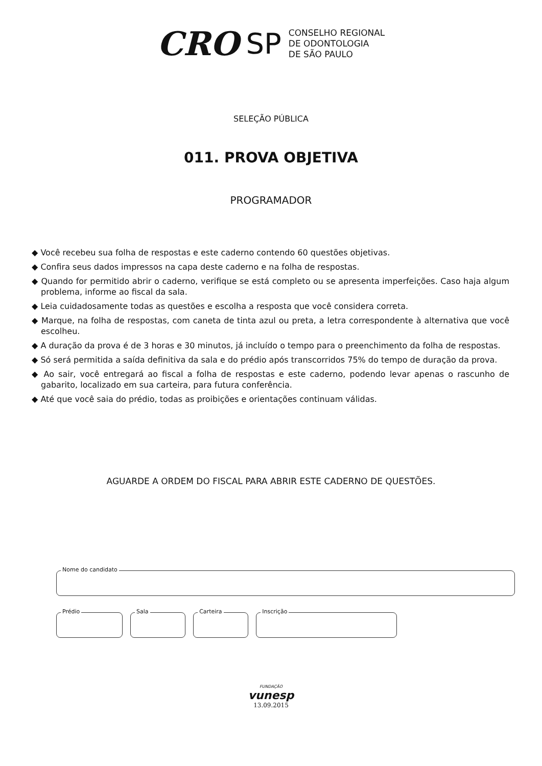CRO SP
CONSELHO REGIONAL
DE ODONTOLOGIA
DE SÃO PAULO
SELEÇÃO PÚBLICA
011. PROVA OBJETIVA
PROGRAMADOR
◆ Você recebeu sua folha de respostas e este caderno contendo 60 questões objetivas.
◆ Confira seus dados impressos na capa deste caderno e na folha de respostas.
◆ Quando for permitido abrir o caderno, verifique se está completo ou se apresenta imperfeições. Caso haja algum problema, informe ao fiscal da sala.
◆ Leia cuidadosamente todas as questões e escolha a resposta que você considera correta.
◆ Marque, na folha de respostas, com caneta de tinta azul ou preta, a letra correspondente à alternativa que você escolheu.
◆ A duração da prova é de 3 horas e 30 minutos, já incluído o tempo para o preenchimento da folha de respostas.
◆ Só será permitida a saída definitiva da sala e do prédio após transcorridos 75% do tempo de duração da prova.
◆ Ao sair, você entregará ao fiscal a folha de respostas e este caderno, podendo levar apenas o rascunho de gabarito, localizado em sua carteira, para futura conferência.
◆ Até que você saia do prédio, todas as proibições e orientações continuam válidas.
AGUARDE A ORDEM DO FISCAL PARA ABRIR ESTE CADERNO DE QUESTÕES.
Nome do candidato
Prédio Sala Carteira Inscrição
FUNDAÇÃO
vunesp
13.09.2015